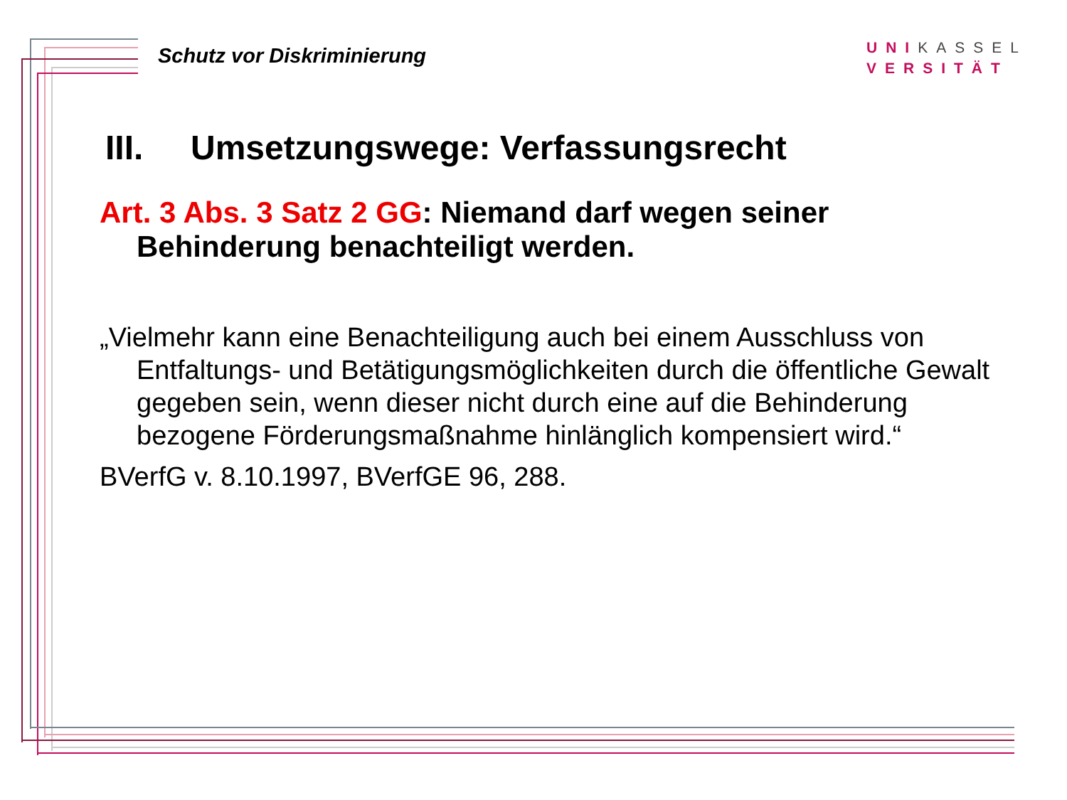Schutz vor Diskriminierung
UNIKASSEL
VERSITÄT
III. Umsetzungswege: Verfassungsrecht
Art. 3 Abs. 3 Satz 2 GG: Niemand darf wegen seiner Behinderung benachteiligt werden.
„Vielmehr kann eine Benachteiligung auch bei einem Ausschluss von Entfaltungs- und Betätigungsmöglichkeiten durch die öffentliche Gewalt gegeben sein, wenn dieser nicht durch eine auf die Behinderung bezogene Förderungsmaßnahme hinlänglich kompensiert wird.“
BVerfG v. 8.10.1997, BVerfGE 96, 288.